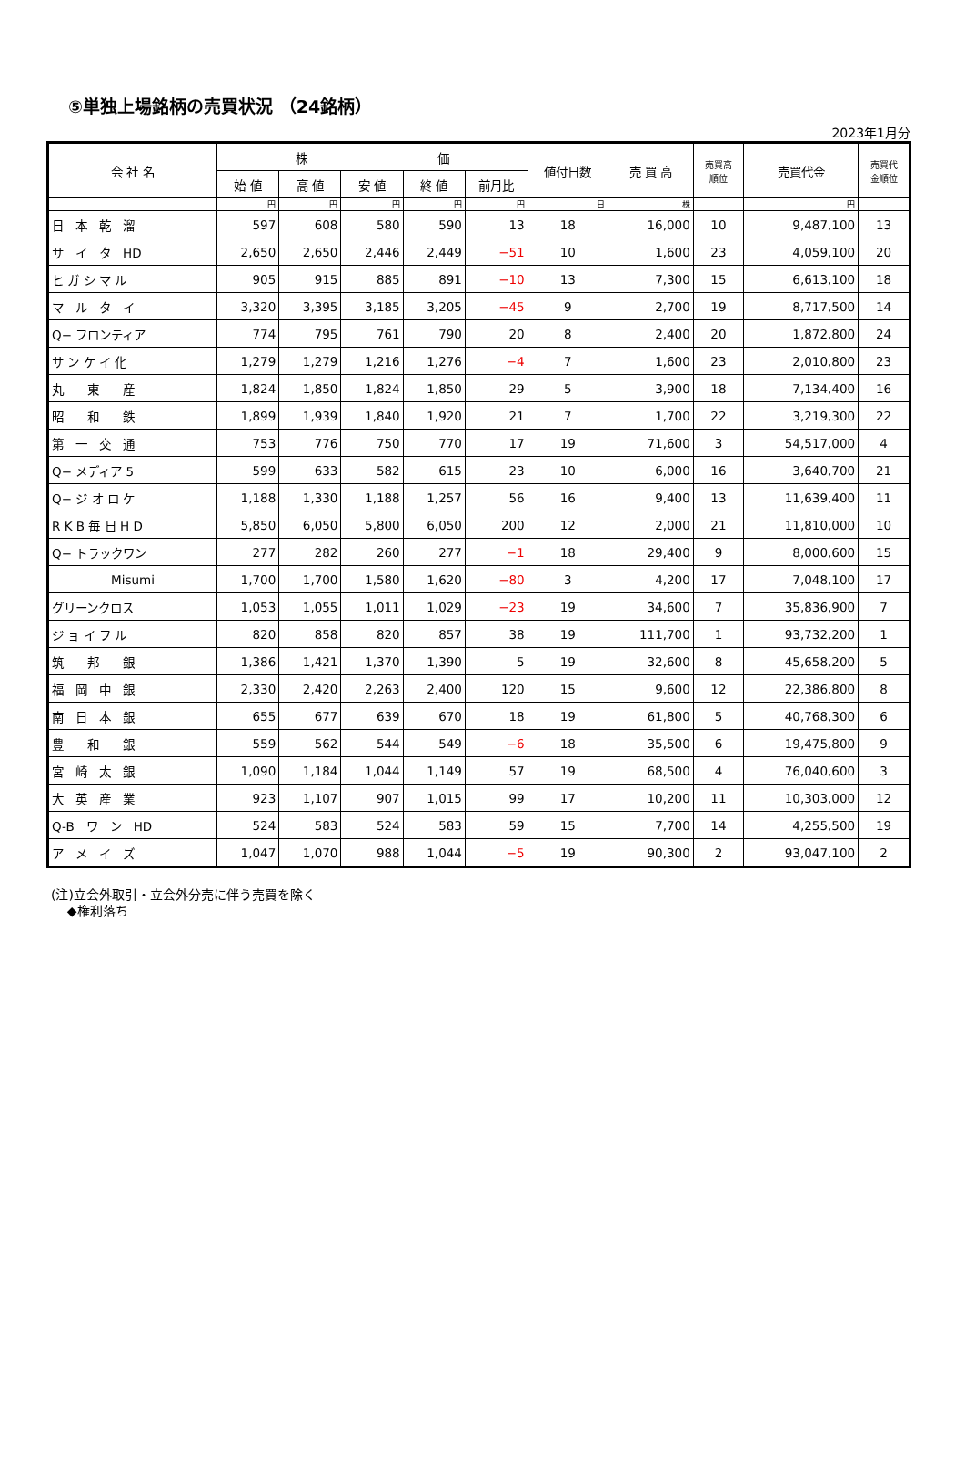⑤単独上場銘柄の売買状況 （24銘柄）
2023年1月分
| 会 社 名 | 株 価 | | | | | 値付日数 | 売 買 高 | 売買高 順位 | 売買代金 | 売買代 金順位 |
| --- | --- | --- | --- | --- | --- | --- | --- | --- | --- | --- |
| | 始 値 | 高 値 | 安 値 | 終 値 | 前月比 | | | | | |
| | 円 | 円 | 円 | 円 | 円 | 日 | 株 | | 円 | |
| 日 本 乾 溜 | 597 | 608 | 580 | 590 | 13 | 18 | 16,000 | 10 | 9,487,100 | 13 |
| サ イ タ HD | 2,650 | 2,650 | 2,446 | 2,449 | −51 | 10 | 1,600 | 23 | 4,059,100 | 20 |
| ヒ ガ シ マ ル | 905 | 915 | 885 | 891 | −10 | 13 | 7,300 | 15 | 6,613,100 | 18 |
| マ ル タ イ | 3,320 | 3,395 | 3,185 | 3,205 | −45 | 9 | 2,700 | 19 | 8,717,500 | 14 |
| Q− フロンティア | 774 | 795 | 761 | 790 | 20 | 8 | 2,400 | 20 | 1,872,800 | 24 |
| サ ン ケ イ 化 | 1,279 | 1,279 | 1,216 | 1,276 | −4 | 7 | 1,600 | 23 | 2,010,800 | 23 |
| 丸 東 産 | 1,824 | 1,850 | 1,824 | 1,850 | 29 | 5 | 3,900 | 18 | 7,134,400 | 16 |
| 昭 和 鉄 | 1,899 | 1,939 | 1,840 | 1,920 | 21 | 7 | 1,700 | 22 | 3,219,300 | 22 |
| 第 一 交 通 | 753 | 776 | 750 | 770 | 17 | 19 | 71,600 | 3 | 54,517,000 | 4 |
| Q− メディア 5 | 599 | 633 | 582 | 615 | 23 | 10 | 6,000 | 16 | 3,640,700 | 21 |
| Q− ジ オ ロ ケ | 1,188 | 1,330 | 1,188 | 1,257 | 56 | 16 | 9,400 | 13 | 11,639,400 | 11 |
| R K B 毎 日 H D | 5,850 | 6,050 | 5,800 | 6,050 | 200 | 12 | 2,000 | 21 | 11,810,000 | 10 |
| Q− トラックワン | 277 | 282 | 260 | 277 | −1 | 18 | 29,400 | 9 | 8,000,600 | 15 |
| Misumi | 1,700 | 1,700 | 1,580 | 1,620 | −80 | 3 | 4,200 | 17 | 7,048,100 | 17 |
| グリーンクロス | 1,053 | 1,055 | 1,011 | 1,029 | −23 | 19 | 34,600 | 7 | 35,836,900 | 7 |
| ジ ョ イ フ ル | 820 | 858 | 820 | 857 | 38 | 19 | 111,700 | 1 | 93,732,200 | 1 |
| 筑 邦 銀 | 1,386 | 1,421 | 1,370 | 1,390 | 5 | 19 | 32,600 | 8 | 45,658,200 | 5 |
| 福 岡 中 銀 | 2,330 | 2,420 | 2,263 | 2,400 | 120 | 15 | 9,600 | 12 | 22,386,800 | 8 |
| 南 日 本 銀 | 655 | 677 | 639 | 670 | 18 | 19 | 61,800 | 5 | 40,768,300 | 6 |
| 豊 和 銀 | 559 | 562 | 544 | 549 | −6 | 18 | 35,500 | 6 | 19,475,800 | 9 |
| 宮 崎 太 銀 | 1,090 | 1,184 | 1,044 | 1,149 | 57 | 19 | 68,500 | 4 | 76,040,600 | 3 |
| 大 英 産 業 | 923 | 1,107 | 907 | 1,015 | 99 | 17 | 10,200 | 11 | 10,303,000 | 12 |
| Q-B ワ ン HD | 524 | 583 | 524 | 583 | 59 | 15 | 7,700 | 14 | 4,255,500 | 19 |
| ア メ イ ズ | 1,047 | 1,070 | 988 | 1,044 | −5 | 19 | 90,300 | 2 | 93,047,100 | 2 |
(注)立会外取引・立会外分売に伴う売買を除く
◆権利落ち